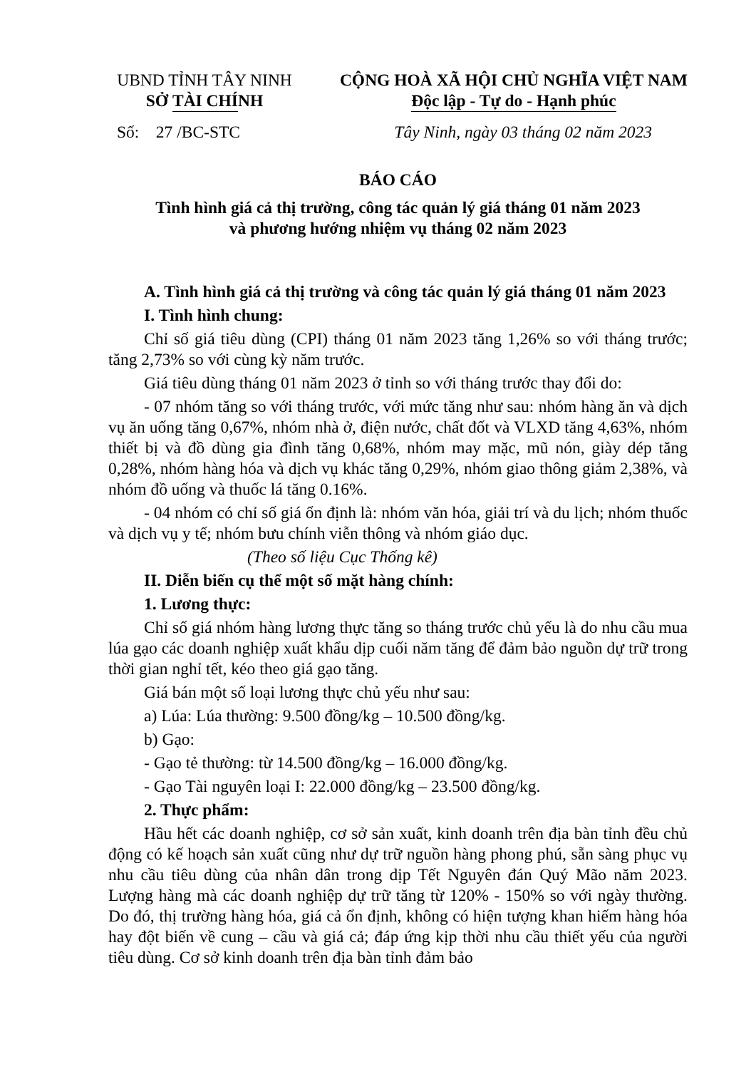UBND TỈNH TÂY NINH
SỞ TÀI CHÍNH
CỘNG HOÀ XÃ HỘI CHỦ NGHĨA VIỆT NAM
Độc lập - Tự do - Hạnh phúc
Số: 27 /BC-STC Tây Ninh, ngày 03 tháng 02 năm 2023
BÁO CÁO
Tình hình giá cả thị trường, công tác quản lý giá tháng 01 năm 2023
và phương hướng nhiệm vụ tháng 02 năm 2023
A. Tình hình giá cả thị trường và công tác quản lý giá tháng 01 năm 2023
I. Tình hình chung:
Chỉ số giá tiêu dùng (CPI) tháng 01 năm 2023 tăng 1,26% so với tháng trước; tăng 2,73% so với cùng kỳ năm trước.
Giá tiêu dùng tháng 01 năm 2023 ở tỉnh so với tháng trước thay đổi do:
- 07 nhóm tăng so với tháng trước, với mức tăng như sau: nhóm hàng ăn và dịch vụ ăn uống tăng 0,67%, nhóm nhà ở, điện nước, chất đốt và VLXD tăng 4,63%, nhóm thiết bị và đồ dùng gia đình tăng 0,68%, nhóm may mặc, mũ nón, giày dép tăng 0,28%, nhóm hàng hóa và dịch vụ khác tăng 0,29%, nhóm giao thông giảm 2,38%, và nhóm đồ uống và thuốc lá tăng 0.16%.
- 04 nhóm có chỉ số giá ổn định là: nhóm văn hóa, giải trí và du lịch; nhóm thuốc và dịch vụ y tế; nhóm bưu chính viễn thông và nhóm giáo dục.
(Theo số liệu Cục Thống kê)
II. Diễn biến cụ thể một số mặt hàng chính:
1. Lương thực:
Chỉ số giá nhóm hàng lương thực tăng so tháng trước chủ yếu là do nhu cầu mua lúa gạo các doanh nghiệp xuất khẩu dịp cuối năm tăng để đảm bảo nguồn dự trữ trong thời gian nghỉ tết, kéo theo giá gạo tăng.
Giá bán một số loại lương thực chủ yếu như sau:
a) Lúa: Lúa thường: 9.500 đồng/kg – 10.500 đồng/kg.
b) Gạo:
- Gạo tẻ thường: từ 14.500 đồng/kg – 16.000 đồng/kg.
- Gạo Tài nguyên loại I: 22.000 đồng/kg – 23.500 đồng/kg.
2. Thực phẩm:
Hầu hết các doanh nghiệp, cơ sở sản xuất, kinh doanh trên địa bàn tỉnh đều chủ động có kế hoạch sản xuất cũng như dự trữ nguồn hàng phong phú, sẵn sàng phục vụ nhu cầu tiêu dùng của nhân dân trong dịp Tết Nguyên đán Quý Mão năm 2023. Lượng hàng mà các doanh nghiệp dự trữ tăng từ 120% - 150% so với ngày thường. Do đó, thị trường hàng hóa, giá cả ổn định, không có hiện tượng khan hiếm hàng hóa hay đột biến về cung – cầu và giá cả; đáp ứng kịp thời nhu cầu thiết yếu của người tiêu dùng. Cơ sở kinh doanh trên địa bàn tỉnh đảm bảo